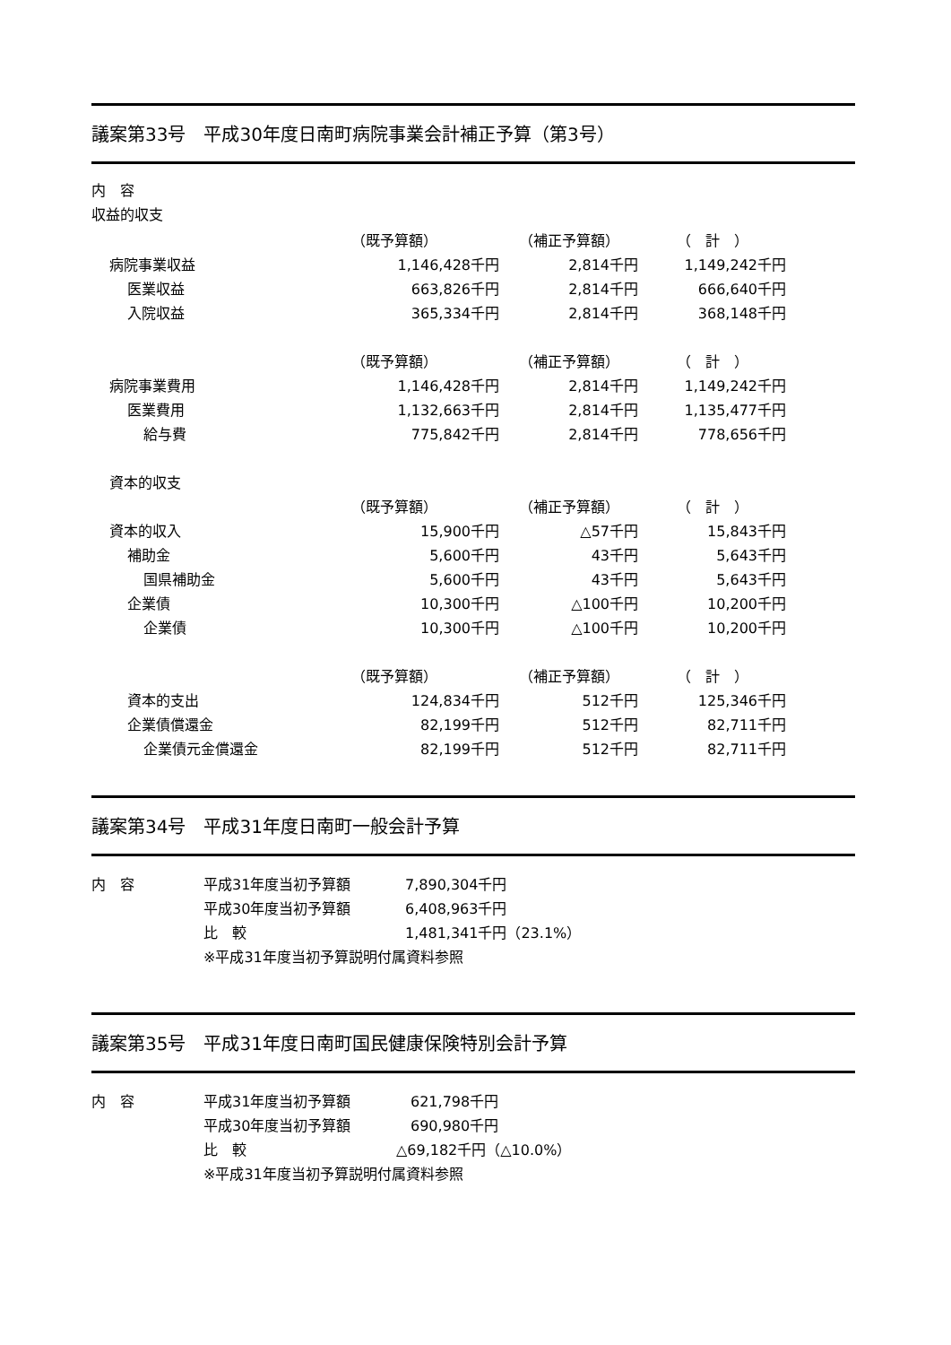議案第33号　平成30年度日南町病院事業会計補正予算（第3号）
内　容
収益的収支
| | （既予算額） | （補正予算額） | （ 計 ） |
| 病院事業収益 | 1,146,428千円 | 2,814千円 | 1,149,242千円 |
| 医業収益 | 663,826千円 | 2,814千円 | 666,640千円 |
| 入院収益 | 365,334千円 | 2,814千円 | 368,148千円 |
| | （既予算額） | （補正予算額） | （ 計 ） |
| 病院事業費用 | 1,146,428千円 | 2,814千円 | 1,149,242千円 |
| 医業費用 | 1,132,663千円 | 2,814千円 | 1,135,477千円 |
| 給与費 | 775,842千円 | 2,814千円 | 778,656千円 |
| 資本的収支 | | | |
| | （既予算額） | （補正予算額） | （ 計 ） |
| 資本的収入 | 15,900千円 | △57千円 | 15,843千円 |
| 補助金 | 5,600千円 | 43千円 | 5,643千円 |
| 国県補助金 | 5,600千円 | 43千円 | 5,643千円 |
| 企業債 | 10,300千円 | △100千円 | 10,200千円 |
| 企業債 | 10,300千円 | △100千円 | 10,200千円 |
| | （既予算額） | （補正予算額） | （ 計 ） |
| 資本的支出 | 124,834千円 | 512千円 | 125,346千円 |
| 企業債償還金 | 82,199千円 | 512千円 | 82,711千円 |
| 企業債元金償還金 | 82,199千円 | 512千円 | 82,711千円 |
議案第34号　平成31年度日南町一般会計予算
| 内 容 | 平成31年度当初予算額 | 7,890,304千円 |
| | 平成30年度当初予算額 | 6,408,963千円 |
| | 比 較 | 1,481,341千円（23.1%） |
| | ※平成31年度当初予算説明付属資料参照 | |
議案第35号　平成31年度日南町国民健康保険特別会計予算
| 内 容 | 平成31年度当初予算額 | 621,798千円 |
| | 平成30年度当初予算額 | 690,980千円 |
| | 比 較 | △69,182千円（△10.0%） |
| | ※平成31年度当初予算説明付属資料参照 | |